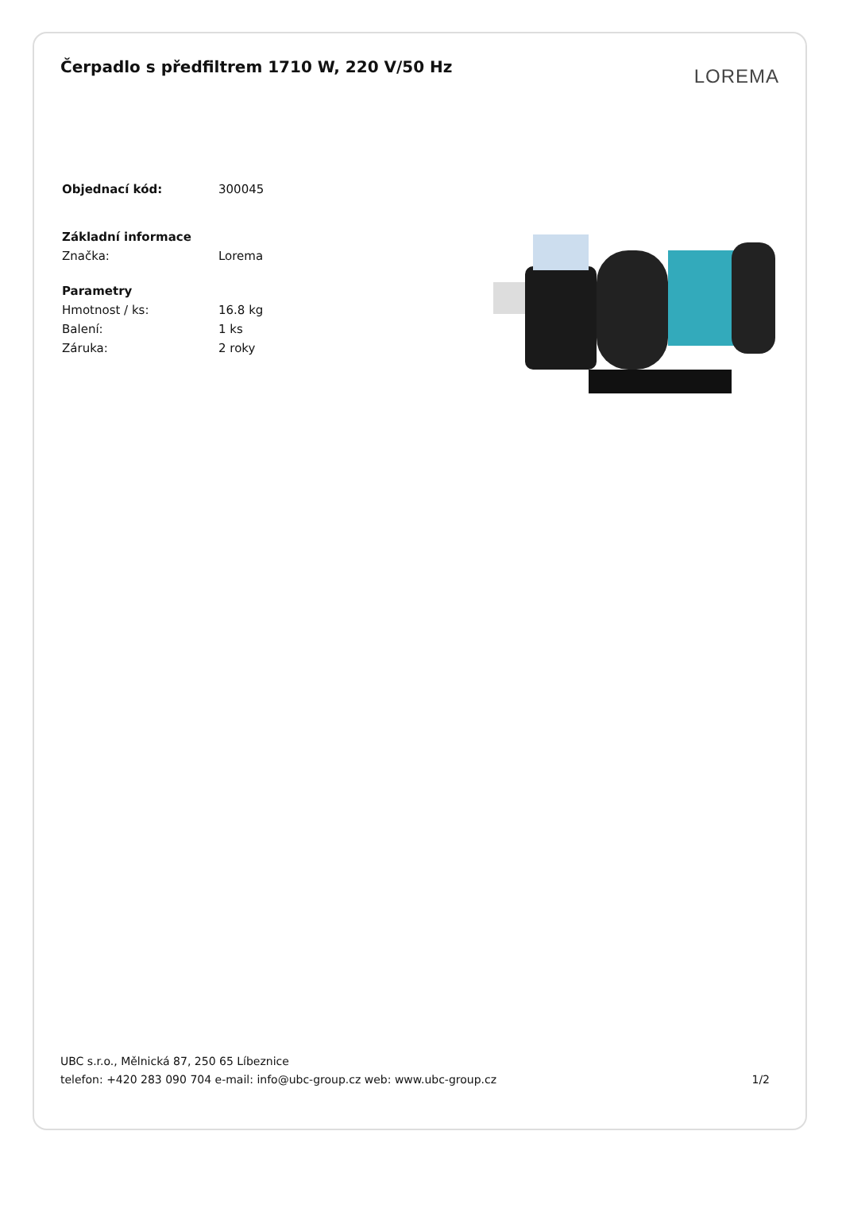Čerpadlo s předfiltrem 1710 W, 220 V/50 Hz
LOREMA
| Objednací kód: | 300045 |
| Základní informace | |
| Značka: | Lorema |
| Parametry | |
| Hmotnost / ks: | 16.8 kg |
| Balení: | 1 ks |
| Záruka: | 2 roky |
UBC s.r.o., Mělnická 87, 250 65 Líbeznice
telefon: +420 283 090 704 e-mail: info@ubc-group.cz web: www.ubc-group.cz 1/2